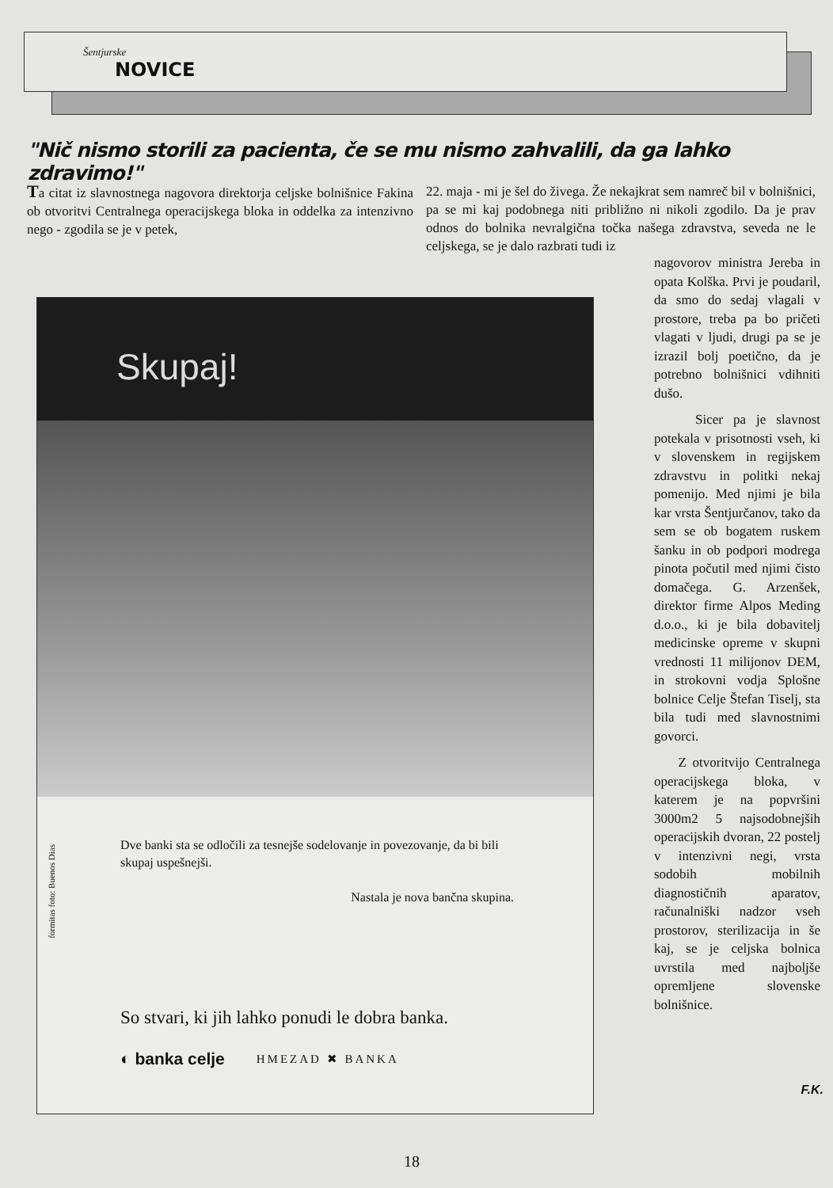Šentjurske
NOVICE
"Nič nismo storili za pacienta, če se mu nismo zahvalili, da ga lahko zdravimo!"
Ta citat iz slavnostnega nagovora direktorja celjske bolnišnice Fakina ob otvoritvi Centralnega operacijskega bloka in oddelka za intenzivno nego - zgodila se je v petek,
22. maja - mi je šel do živega. Že nekajkrat sem namreč bil v bolnišnici, pa se mi kaj podobnega niti približno ni nikoli zgodilo. Da je prav odnos do bolnika nevralgična točka našega zdravstva, seveda ne le celjskega, se je dalo razbrati tudi iz
nagovorov ministra Jereba in opata Kolška. Prvi je poudaril, da smo do sedaj vlagali v prostore, treba pa bo pričeti vlagati v ljudi, drugi pa se je izrazil bolj poetično, da je potrebno bolnišnici vdihniti dušo.
Sicer pa je slavnost potekala v prisotnosti vseh, ki v slovenskem in regijskem zdravstvu in politki nekaj pomenijo. Med njimi je bila kar vrsta Šentjurčanov, tako da sem se ob bogatem ruskem šanku in ob podpori modrega pinota počutil med njimi čisto domačega. G. Arzenšek, direktor firme Alpos Meding d.o.o., ki je bila dobavitelj medicinske opreme v skupni vrednosti 11 milijonov DEM, in strokovni vodja Splošne bolnice Celje Štefan Tiselj, sta bila tudi med slavnostnimi govorci.
Z otvoritvijo Centralnega operacijskega bloka, v katerem je na popvršini 3000m2 5 najsodobnejših operacijskih dvoran, 22 postelj v intenzivni negi, vrsta sodobih mobilnih diagnostičnih aparatov, računalniški nadzor vseh prostorov, sterilizacija in še kaj, se je celjska bolnica uvrstila med najboljše opremljene slovenske bolnišnice.
F.K.
Skupaj!
formitas foto: Buenos Dias
Dve banki sta se odločili za tesnejše sodelovanje in povezovanje, da bi bili skupaj uspešnejši.
Nastala je nova bančna skupina.
So stvari, ki jih lahko ponudi le dobra banka.
◐ banka celje HMEZAD ✖ BANKA
18